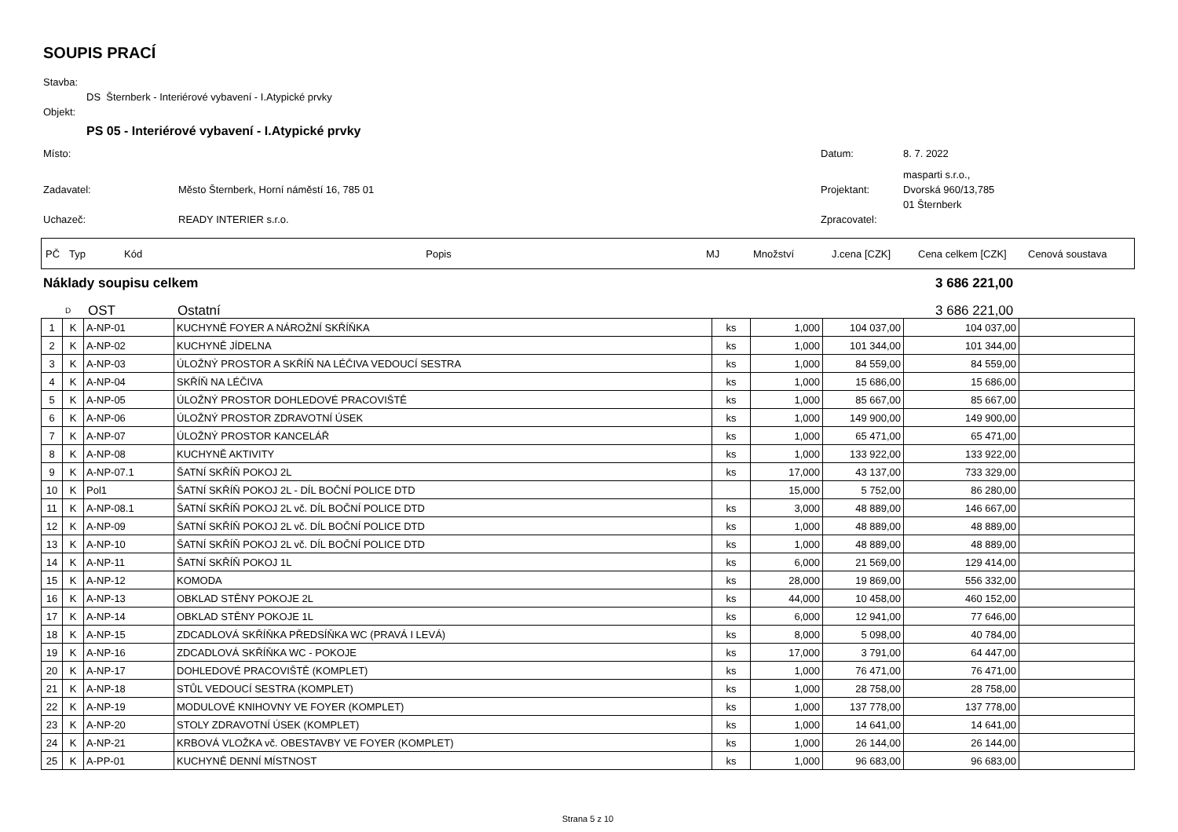SOUPIS PRACÍ
Stavba:
DS Šternberk - Interiérové vybavení - I.Atypické prvky
Objekt:
PS 05 - Interiérové vybavení - I.Atypické prvky
Místo: Datum: 8. 7. 2022
Zadavatel: Město Šternberk, Horní náměstí 16, 785 01 Projektant: masparti s.r.o.,
Dvorská 960/13,785
01 Šternberk
Uchazeč: READY INTERIER s.r.o. Zpracovatel:
| PČ | Typ | Kód | Popis | MJ | Množství | J.cena [CZK] | Cena celkem [CZK] | Cenová soustava |
Náklady soupisu celkem 3 686 221,00
D OST Ostatní 3 686 221,00
| 1 | K | A-NP-01 | KUCHYNĚ FOYER A NÁROŽNÍ SKŘÍŇKA | ks | 1,000 | 104 037,00 | 104 037,00 | |
| 2 | K | A-NP-02 | KUCHYNĚ JÍDELNA | ks | 1,000 | 101 344,00 | 101 344,00 | |
| 3 | K | A-NP-03 | ÚLOŽNÝ PROSTOR A SKŘÍŇ NA LÉČIVA VEDOUCÍ SESTRA | ks | 1,000 | 84 559,00 | 84 559,00 | |
| 4 | K | A-NP-04 | SKŘÍŇ NA LÉČIVA | ks | 1,000 | 15 686,00 | 15 686,00 | |
| 5 | K | A-NP-05 | ÚLOŽNÝ PROSTOR DOHLEDOVÉ PRACOVIŠTĚ | ks | 1,000 | 85 667,00 | 85 667,00 | |
| 6 | K | A-NP-06 | ÚLOŽNÝ PROSTOR ZDRAVOTNÍ ÚSEK | ks | 1,000 | 149 900,00 | 149 900,00 | |
| 7 | K | A-NP-07 | ÚLOŽNÝ PROSTOR KANCELÁŘ | ks | 1,000 | 65 471,00 | 65 471,00 | |
| 8 | K | A-NP-08 | KUCHYNĚ AKTIVITY | ks | 1,000 | 133 922,00 | 133 922,00 | |
| 9 | K | A-NP-07.1 | ŠATNÍ SKŘÍŇ POKOJ 2L | ks | 17,000 | 43 137,00 | 733 329,00 | |
| 10 | K | Pol1 | ŠATNÍ SKŘÍŇ POKOJ 2L - DÍL BOČNÍ POLICE DTD | | 15,000 | 5 752,00 | 86 280,00 | |
| 11 | K | A-NP-08.1 | ŠATNÍ SKŘÍŇ POKOJ 2L vč. DÍL BOČNÍ POLICE DTD | ks | 3,000 | 48 889,00 | 146 667,00 | |
| 12 | K | A-NP-09 | ŠATNÍ SKŘÍŇ POKOJ 2L vč. DÍL BOČNÍ POLICE DTD | ks | 1,000 | 48 889,00 | 48 889,00 | |
| 13 | K | A-NP-10 | ŠATNÍ SKŘÍŇ POKOJ 2L vč. DÍL BOČNÍ POLICE DTD | ks | 1,000 | 48 889,00 | 48 889,00 | |
| 14 | K | A-NP-11 | ŠATNÍ SKŘÍŇ POKOJ 1L | ks | 6,000 | 21 569,00 | 129 414,00 | |
| 15 | K | A-NP-12 | KOMODA | ks | 28,000 | 19 869,00 | 556 332,00 | |
| 16 | K | A-NP-13 | OBKLAD STĚNY POKOJE 2L | ks | 44,000 | 10 458,00 | 460 152,00 | |
| 17 | K | A-NP-14 | OBKLAD STĚNY POKOJE 1L | ks | 6,000 | 12 941,00 | 77 646,00 | |
| 18 | K | A-NP-15 | ZDCADLOVÁ SKŘÍŇKA PŘEDSÍŇKA WC (PRAVÁ I LEVÁ) | ks | 8,000 | 5 098,00 | 40 784,00 | |
| 19 | K | A-NP-16 | ZDCADLOVÁ SKŘÍŇKA WC - POKOJE | ks | 17,000 | 3 791,00 | 64 447,00 | |
| 20 | K | A-NP-17 | DOHLEDOVÉ PRACOVIŠTĚ (KOMPLET) | ks | 1,000 | 76 471,00 | 76 471,00 | |
| 21 | K | A-NP-18 | STŮL VEDOUCÍ SESTRA (KOMPLET) | ks | 1,000 | 28 758,00 | 28 758,00 | |
| 22 | K | A-NP-19 | MODULOVÉ KNIHOVNY VE FOYER (KOMPLET) | ks | 1,000 | 137 778,00 | 137 778,00 | |
| 23 | K | A-NP-20 | STOLY ZDRAVOTNÍ ÚSEK (KOMPLET) | ks | 1,000 | 14 641,00 | 14 641,00 | |
| 24 | K | A-NP-21 | KRBOVÁ VLOŽKA vč. OBESTAVBY VE FOYER (KOMPLET) | ks | 1,000 | 26 144,00 | 26 144,00 | |
| 25 | K | A-PP-01 | KUCHYNĚ DENNÍ MÍSTNOST | ks | 1,000 | 96 683,00 | 96 683,00 | |
Strana 5 z 10